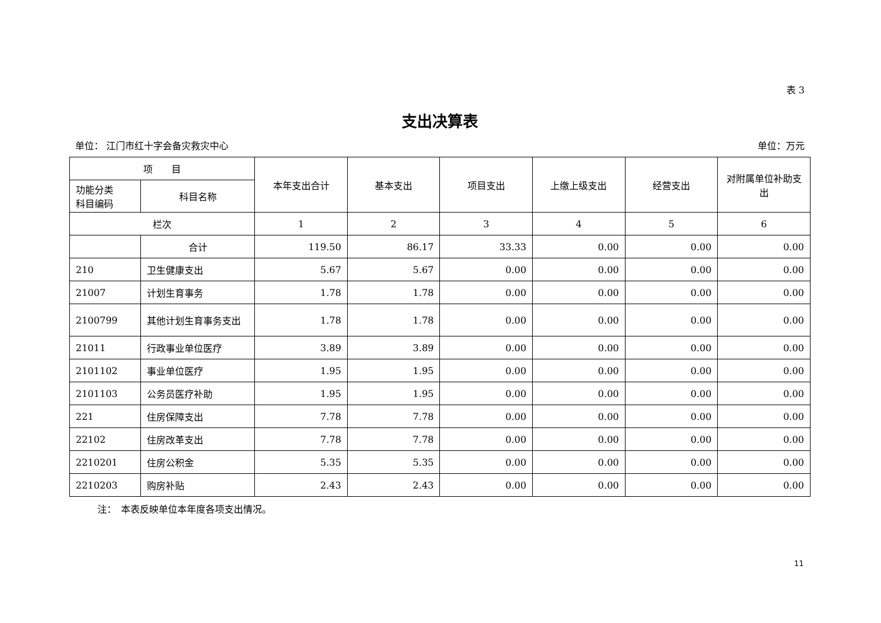表 3
支出决算表
单位： 江门市红十字会备灾救灾中心 单位：万元
| 项 目 | | 本年支出合计 | 基本支出 | 项目支出 | 上缴上级支出 | 经营支出 | 对附属单位补助支出 |
| --- | --- | --- | --- | --- | --- | --- | --- |
| 功能分类 科目编码 | 科目名称 | | | | | | |
| 栏次 | | 1 | 2 | 3 | 4 | 5 | 6 |
| | 合计 | 119.50 | 86.17 | 33.33 | 0.00 | 0.00 | 0.00 |
| 210 | 卫生健康支出 | 5.67 | 5.67 | 0.00 | 0.00 | 0.00 | 0.00 |
| 21007 | 计划生育事务 | 1.78 | 1.78 | 0.00 | 0.00 | 0.00 | 0.00 |
| 2100799 | 其他计划生育事务支出 | 1.78 | 1.78 | 0.00 | 0.00 | 0.00 | 0.00 |
| 21011 | 行政事业单位医疗 | 3.89 | 3.89 | 0.00 | 0.00 | 0.00 | 0.00 |
| 2101102 | 事业单位医疗 | 1.95 | 1.95 | 0.00 | 0.00 | 0.00 | 0.00 |
| 2101103 | 公务员医疗补助 | 1.95 | 1.95 | 0.00 | 0.00 | 0.00 | 0.00 |
| 221 | 住房保障支出 | 7.78 | 7.78 | 0.00 | 0.00 | 0.00 | 0.00 |
| 22102 | 住房改革支出 | 7.78 | 7.78 | 0.00 | 0.00 | 0.00 | 0.00 |
| 2210201 | 住房公积金 | 5.35 | 5.35 | 0.00 | 0.00 | 0.00 | 0.00 |
| 2210203 | 购房补贴 | 2.43 | 2.43 | 0.00 | 0.00 | 0.00 | 0.00 |
注：　本表反映单位本年度各项支出情况。
11